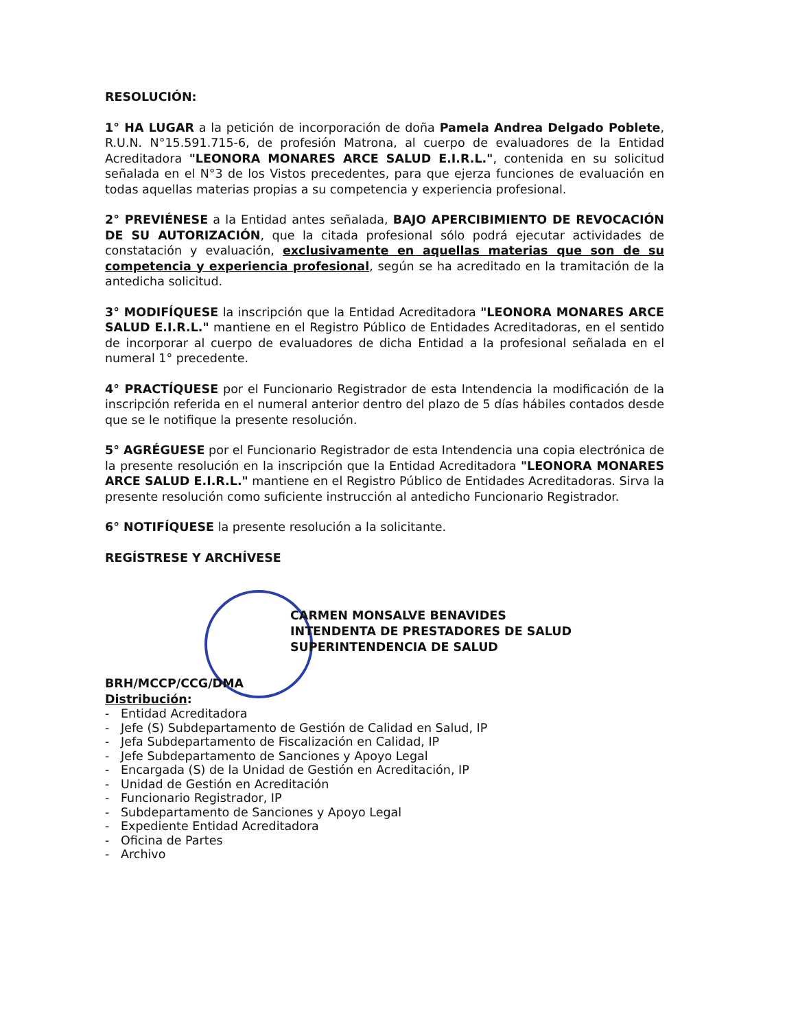RESOLUCIÓN:
1° HA LUGAR a la petición de incorporación de doña Pamela Andrea Delgado Poblete, R.U.N. N°15.591.715-6, de profesión Matrona, al cuerpo de evaluadores de la Entidad Acreditadora "LEONORA MONARES ARCE SALUD E.I.R.L.", contenida en su solicitud señalada en el N°3 de los Vistos precedentes, para que ejerza funciones de evaluación en todas aquellas materias propias a su competencia y experiencia profesional.
2° PREVIÉNESE a la Entidad antes señalada, BAJO APERCIBIMIENTO DE REVOCACIÓN DE SU AUTORIZACIÓN, que la citada profesional sólo podrá ejecutar actividades de constatación y evaluación, exclusivamente en aquellas materias que son de su competencia y experiencia profesional, según se ha acreditado en la tramitación de la antedicha solicitud.
3° MODIFÍQUESE la inscripción que la Entidad Acreditadora "LEONORA MONARES ARCE SALUD E.I.R.L." mantiene en el Registro Público de Entidades Acreditadoras, en el sentido de incorporar al cuerpo de evaluadores de dicha Entidad a la profesional señalada en el numeral 1° precedente.
4° PRACTÍQUESE por el Funcionario Registrador de esta Intendencia la modificación de la inscripción referida en el numeral anterior dentro del plazo de 5 días hábiles contados desde que se le notifique la presente resolución.
5° AGRÉGUESE por el Funcionario Registrador de esta Intendencia una copia electrónica de la presente resolución en la inscripción que la Entidad Acreditadora "LEONORA MONARES ARCE SALUD E.I.R.L." mantiene en el Registro Público de Entidades Acreditadoras. Sirva la presente resolución como suficiente instrucción al antedicho Funcionario Registrador.
6° NOTIFÍQUESE la presente resolución a la solicitante.
REGÍSTRESE Y ARCHÍVESE
CARMEN MONSALVE BENAVIDES
INTENDENTA DE PRESTADORES DE SALUD
SUPERINTENDENCIA DE SALUD
BRH/MCCP/CCG/DMA
Distribución:
- Entidad Acreditadora
- Jefe (S) Subdepartamento de Gestión de Calidad en Salud, IP
- Jefa Subdepartamento de Fiscalización en Calidad, IP
- Jefe Subdepartamento de Sanciones y Apoyo Legal
- Encargada (S) de la Unidad de Gestión en Acreditación, IP
- Unidad de Gestión en Acreditación
- Funcionario Registrador, IP
- Subdepartamento de Sanciones y Apoyo Legal
- Expediente Entidad Acreditadora
- Oficina de Partes
- Archivo